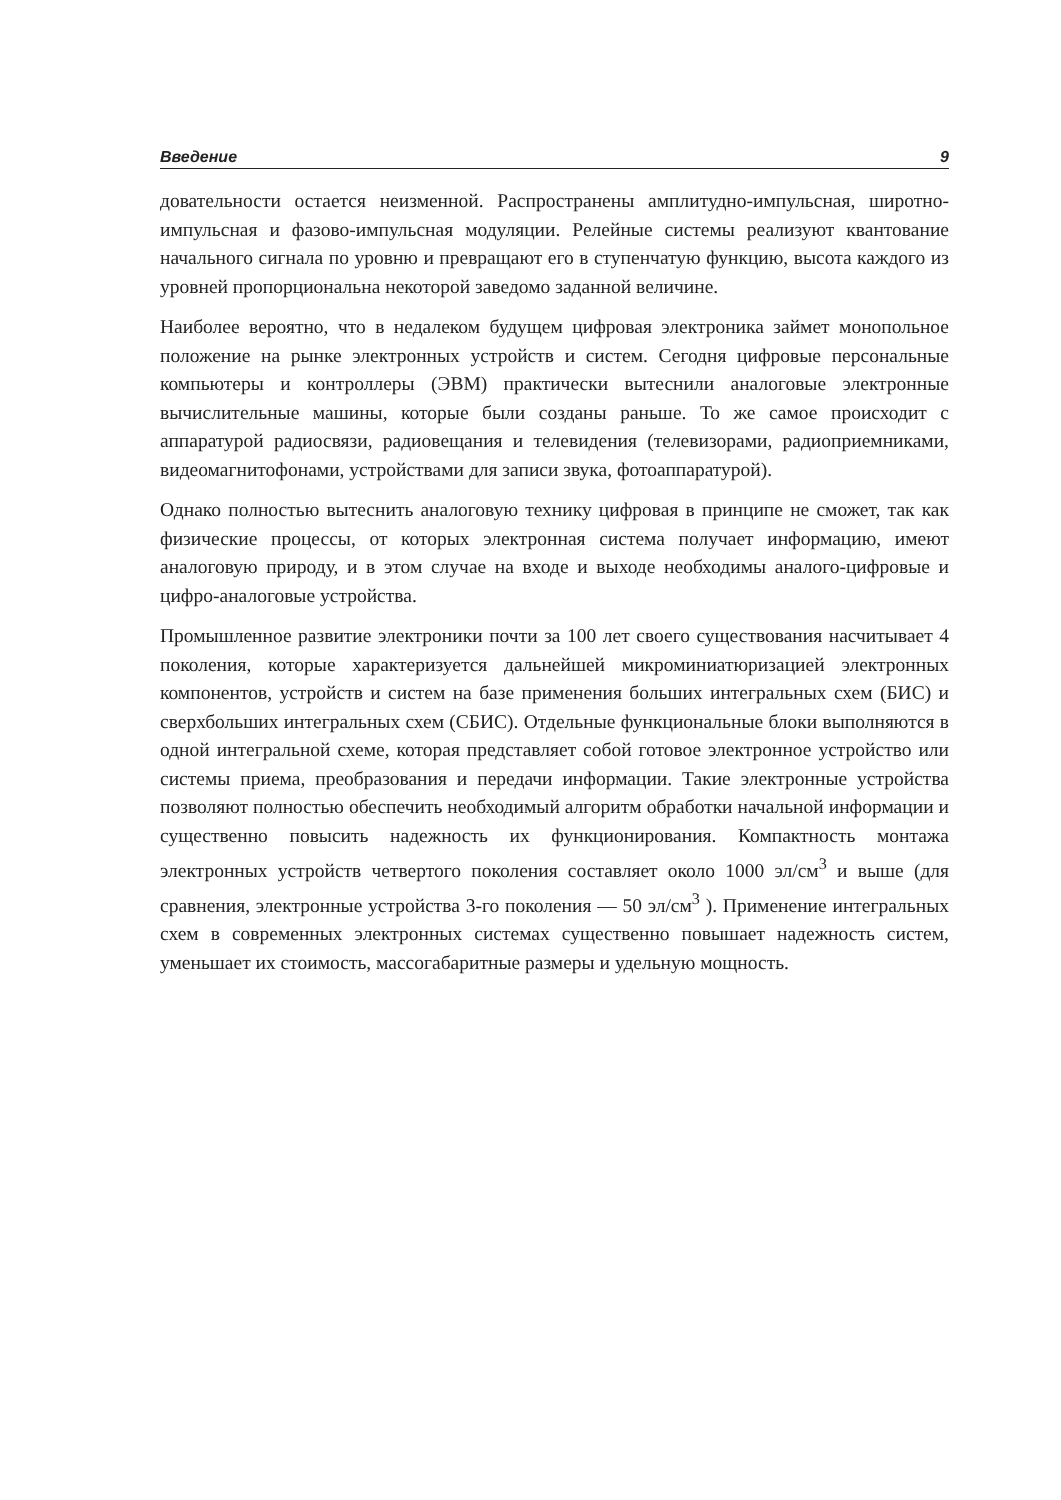Введение 9
довательности остается неизменной. Распространены амплитудно-импульсная, широтно-импульсная и фазово-импульсная модуляции. Релейные системы реализуют квантование начального сигнала по уровню и превращают его в ступенчатую функцию, высота каждого из уровней пропорциональна некоторой заведомо заданной величине.
Наиболее вероятно, что в недалеком будущем цифровая электроника займет монопольное положение на рынке электронных устройств и систем. Сегодня цифровые персональные компьютеры и контроллеры (ЭВМ) практически вытеснили аналоговые электронные вычислительные машины, которые были созданы раньше. То же самое происходит с аппаратурой радиосвязи, радиовещания и телевидения (телевизорами, радиоприемниками, видеомагнитофонами, устройствами для записи звука, фотоаппаратурой).
Однако полностью вытеснить аналоговую технику цифровая в принципе не сможет, так как физические процессы, от которых электронная система получает информацию, имеют аналоговую природу, и в этом случае на входе и выходе необходимы аналого-цифровые и цифро-аналоговые устройства.
Промышленное развитие электроники почти за 100 лет своего существования насчитывает 4 поколения, которые характеризуется дальнейшей микроминиатюризацией электронных компонентов, устройств и систем на базе применения больших интегральных схем (БИС) и сверхбольших интегральных схем (СБИС). Отдельные функциональные блоки выполняются в одной интегральной схеме, которая представляет собой готовое электронное устройство или системы приема, преобразования и передачи информации. Такие электронные устройства позволяют полностью обеспечить необходимый алгоритм обработки начальной информации и существенно повысить надежность их функционирования. Компактность монтажа электронных устройств четвертого поколения составляет около 1000 эл/см<sup>3</sup> и выше (для сравнения, электронные устройства 3-го поколения — 50 эл/см<sup>3</sup> ). Применение интегральных схем в современных электронных системах существенно повышает надежность систем, уменьшает их стоимость, массогабаритные размеры и удельную мощность.